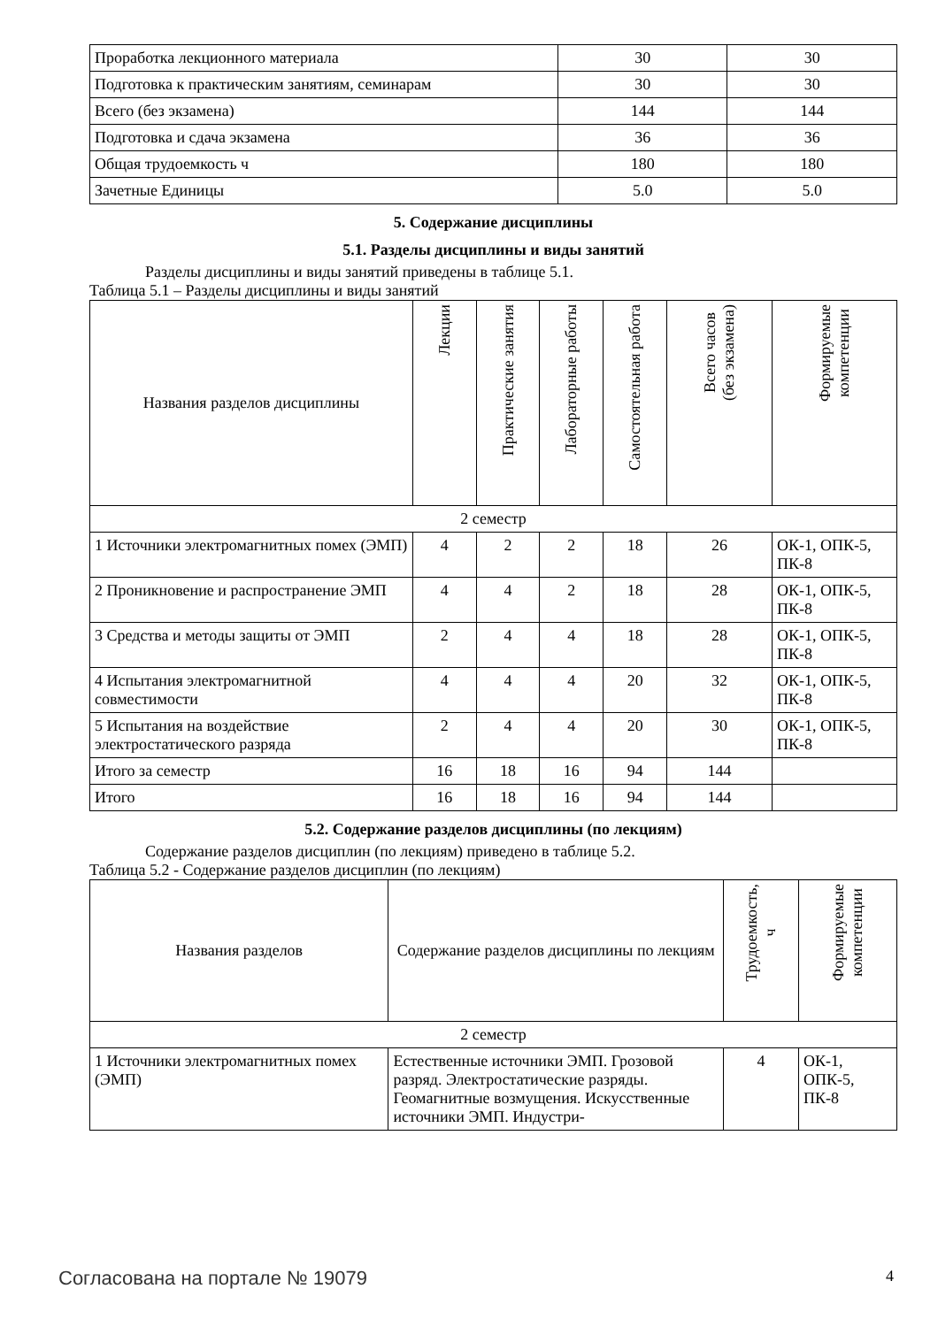| Проработка лекционного материала | 30 | 30 |
| Подготовка к практическим занятиям, семинарам | 30 | 30 |
| Всего (без экзамена) | 144 | 144 |
| Подготовка и сдача экзамена | 36 | 36 |
| Общая трудоемкость ч | 180 | 180 |
| Зачетные Единицы | 5.0 | 5.0 |
5. Содержание дисциплины
5.1. Разделы дисциплины и виды занятий
Разделы дисциплины и виды занятий приведены в таблице 5.1.
Таблица 5.1 – Разделы дисциплины и виды занятий
| Названия разделов дисциплины | Лекции | Практические занятия | Лабораторные работы | Самостоятельная работа | Всего часов (без экзамена) | Формируемые компетенции |
| --- | --- | --- | --- | --- | --- | --- |
| 2 семестр | | | | | | |
| 1 Источники электромагнитных помех (ЭМП) | 4 | 2 | 2 | 18 | 26 | ОК-1, ОПК-5, ПК-8 |
| 2 Проникновение и распространение ЭМП | 4 | 4 | 2 | 18 | 28 | ОК-1, ОПК-5, ПК-8 |
| 3 Средства и методы защиты от ЭМП | 2 | 4 | 4 | 18 | 28 | ОК-1, ОПК-5, ПК-8 |
| 4 Испытания электромагнитной совместимости | 4 | 4 | 4 | 20 | 32 | ОК-1, ОПК-5, ПК-8 |
| 5 Испытания на воздействие электростатического разряда | 2 | 4 | 4 | 20 | 30 | ОК-1, ОПК-5, ПК-8 |
| Итого за семестр | 16 | 18 | 16 | 94 | 144 | |
| Итого | 16 | 18 | 16 | 94 | 144 | |
5.2. Содержание разделов дисциплины (по лекциям)
Содержание разделов дисциплин (по лекциям) приведено в таблице 5.2.
Таблица 5.2 - Содержание разделов дисциплин (по лекциям)
| Названия разделов | Содержание разделов дисциплины по лекциям | Трудоемкость, ч | Формируемые компетенции |
| --- | --- | --- | --- |
| 2 семестр | | | |
| 1 Источники электромагнитных помех (ЭМП) | Естественные источники ЭМП. Грозовой разряд. Электростатические разряды. Геомагнитные возмущения. Искусственные источники ЭМП. Индустри- | 4 | ОК-1, ОПК-5, ПК-8 |
Согласована на портале № 19079 4